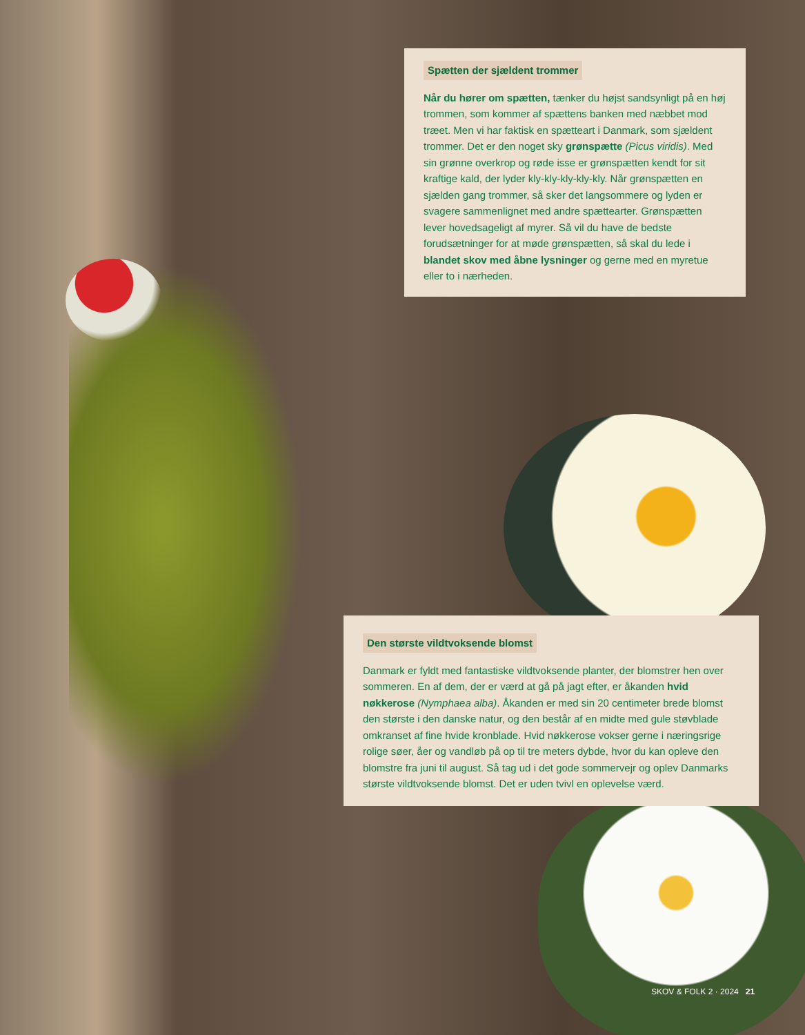Spætten der sjældent trommer
Når du hører om spætten, tænker du højst sandsynligt på en høj trommen, som kommer af spættens banken med næbbet mod træet. Men vi har faktisk en spætteart i Danmark, som sjældent trommer. Det er den noget sky grønspætte (Picus viridis). Med sin grønne overkrop og røde isse er grønspætten kendt for sit kraftige kald, der lyder kly-kly-kly-kly-kly. Når grønspætten en sjælden gang trommer, så sker det langsommere og lyden er svagere sammenlignet med andre spættearter. Grønspætten lever hovedsageligt af myrer. Så vil du have de bedste forudsætninger for at møde grønspætten, så skal du lede i blandet skov med åbne lysninger og gerne med en myretue eller to i nærheden.
Den største vildtvoksende blomst
Danmark er fyldt med fantastiske vildtvoksende planter, der blomstrer hen over sommeren. En af dem, der er værd at gå på jagt efter, er åkanden hvid nøkkerose (Nymphaea alba). Åkanden er med sin 20 centimeter brede blomst den største i den danske natur, og den består af en midte med gule støvblade omkranset af fine hvide kronblade. Hvid nøkkerose vokser gerne i næringsrige rolige søer, åer og vandløb på op til tre meters dybde, hvor du kan opleve den blomstre fra juni til august. Så tag ud i det gode sommervejr og oplev Danmarks største vildtvoksende blomst. Det er uden tvivl en oplevelse værd.
SKOV & FOLK 2 · 2024 21